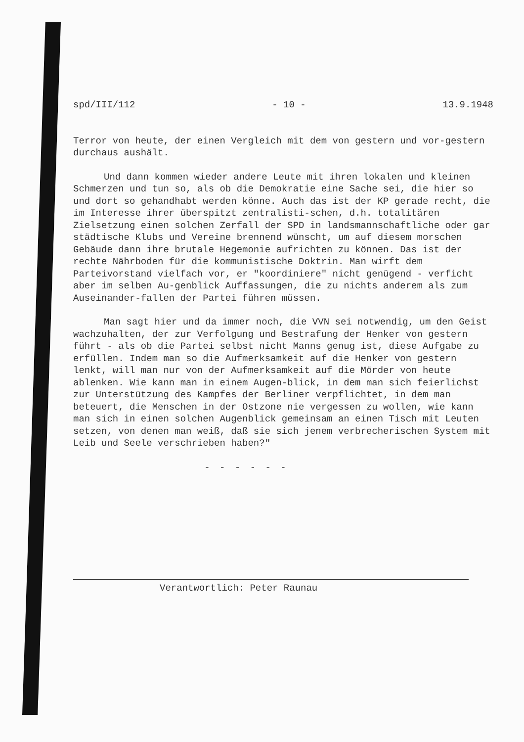spd/III/112 - 10 - 13.9.1948
Terror von heute, der einen Vergleich mit dem von gestern und vor-gestern durchaus aushält.
Und dann kommen wieder andere Leute mit ihren lokalen und kleinen Schmerzen und tun so, als ob die Demokratie eine Sache sei, die hier so und dort so gehandhabt werden könne. Auch das ist der KP gerade recht, die im Interesse ihrer überspitzt zentralisti-schen, d.h. totalitären Zielsetzung einen solchen Zerfall der SPD in landsmannschaftliche oder gar städtische Klubs und Vereine brennend wünscht, um auf diesem morschen Gebäude dann ihre brutale Hegemonie aufrichten zu können. Das ist der rechte Nährboden für die kommunistische Doktrin. Man wirft dem Parteivorstand vielfach vor, er "koordiniere" nicht genügend - verficht aber im selben Au-genblick Auffassungen, die zu nichts anderem als zum Auseinander-fallen der Partei führen müssen.
Man sagt hier und da immer noch, die VVN sei notwendig, um den Geist wachzuhalten, der zur Verfolgung und Bestrafung der Henker von gestern führt - als ob die Partei selbst nicht Manns genug ist, diese Aufgabe zu erfüllen. Indem man so die Aufmerksamkeit auf die Henker von gestern lenkt, will man nur von der Aufmerksamkeit auf die Mörder von heute ablenken. Wie kann man in einem Augen-blick, in dem man sich feierlichst zur Unterstützung des Kampfes der Berliner verpflichtet, in dem man beteuert, die Menschen in der Ostzone nie vergessen zu wollen, wie kann man sich in einen solchen Augenblick gemeinsam an einen Tisch mit Leuten setzen, von denen man weiß, daß sie sich jenem verbrecherischen System mit Leib und Seele verschrieben haben?"
- - - - - -
Verantwortlich: Peter Raunau